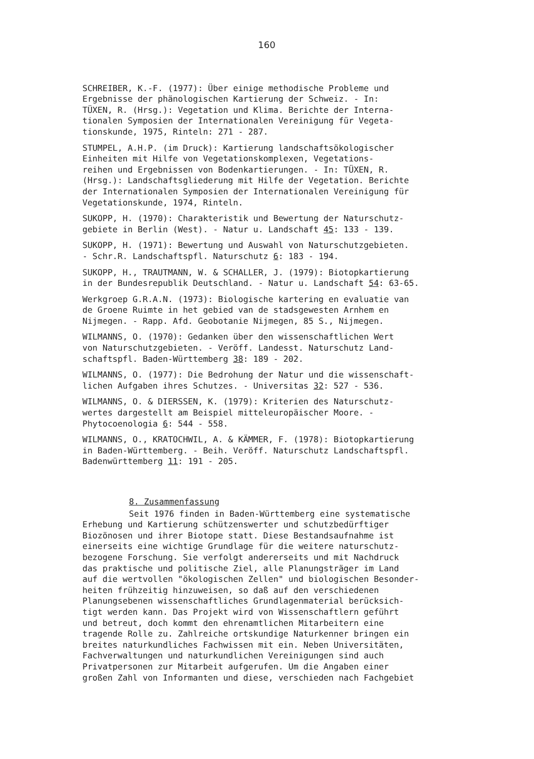160
SCHREIBER, K.-F. (1977): Über einige methodische Probleme und Ergebnisse der phänologischen Kartierung der Schweiz. - In: TÜXEN, R. (Hrsg.): Vegetation und Klima. Berichte der Interna- tionalen Symposien der Internationalen Vereinigung für Vegeta- tionskunde, 1975, Rinteln: 271 - 287.
STUMPEL, A.H.P. (im Druck): Kartierung landschaftsökologischer Einheiten mit Hilfe von Vegetationskomplexen, Vegetations- reihen und Ergebnissen von Bodenkartierungen. - In: TÜXEN, R. (Hrsg.): Landschaftsgliederung mit Hilfe der Vegetation. Berichte der Internationalen Symposien der Internationalen Vereinigung für Vegetationskunde, 1974, Rinteln.
SUKOPP, H. (1970): Charakteristik und Bewertung der Naturschutz- gebiete in Berlin (West). - Natur u. Landschaft 45: 133 - 139.
SUKOPP, H. (1971): Bewertung und Auswahl von Naturschutzgebieten. - Schr.R. Landschaftspfl. Naturschutz 6: 183 - 194.
SUKOPP, H., TRAUTMANN, W. & SCHALLER, J. (1979): Biotopkartierung in der Bundesrepublik Deutschland. - Natur u. Landschaft 54: 63-65.
Werkgroep G.R.A.N. (1973): Biologische kartering en evaluatie van de Groene Ruimte in het gebied van de stadsgewesten Arnhem en Nijmegen. - Rapp. Afd. Geobotanie Nijmegen, 85 S., Nijmegen.
WILMANNS, O. (1970): Gedanken über den wissenschaftlichen Wert von Naturschutzgebieten. - Veröff. Landesst. Naturschutz Land- schaftspfl. Baden-Württemberg 38: 189 - 202.
WILMANNS, O. (1977): Die Bedrohung der Natur und die wissenschaft- lichen Aufgaben ihres Schutzes. - Universitas 32: 527 - 536.
WILMANNS, O. & DIERSSEN, K. (1979): Kriterien des Naturschutz- wertes dargestellt am Beispiel mitteleuropäischer Moore. - Phytocoenologia 6: 544 - 558.
WILMANNS, O., KRATOCHWIL, A. & KÄMMER, F. (1978): Biotopkartierung in Baden-Württemberg. - Beih. Veröff. Naturschutz Landschaftspfl. Badenwürttemberg 11: 191 - 205.
8. Zusammenfassung
Seit 1976 finden in Baden-Württemberg eine systematische Erhebung und Kartierung schützenswerter und schutzbedürftiger Biozönosen und ihrer Biotope statt. Diese Bestandsaufnahme ist einerseits eine wichtige Grundlage für die weitere naturschutz- bezogene Forschung. Sie verfolgt andererseits und mit Nachdruck das praktische und politische Ziel, alle Planungsträger im Land auf die wertvollen "ökologischen Zellen" und biologischen Besonder- heiten frühzeitig hinzuweisen, so daß auf den verschiedenen Planungsebenen wissenschaftliches Grundlagenmaterial berücksich- tigt werden kann. Das Projekt wird von Wissenschaftlern geführt und betreut, doch kommt den ehrenamtlichen Mitarbeitern eine tragende Rolle zu. Zahlreiche ortskundige Naturkenner bringen ein breites naturkundliches Fachwissen mit ein. Neben Universitäten, Fachverwaltungen und naturkundlichen Vereinigungen sind auch Privatpersonen zur Mitarbeit aufgerufen. Um die Angaben einer großen Zahl von Informanten und diese, verschieden nach Fachgebiet